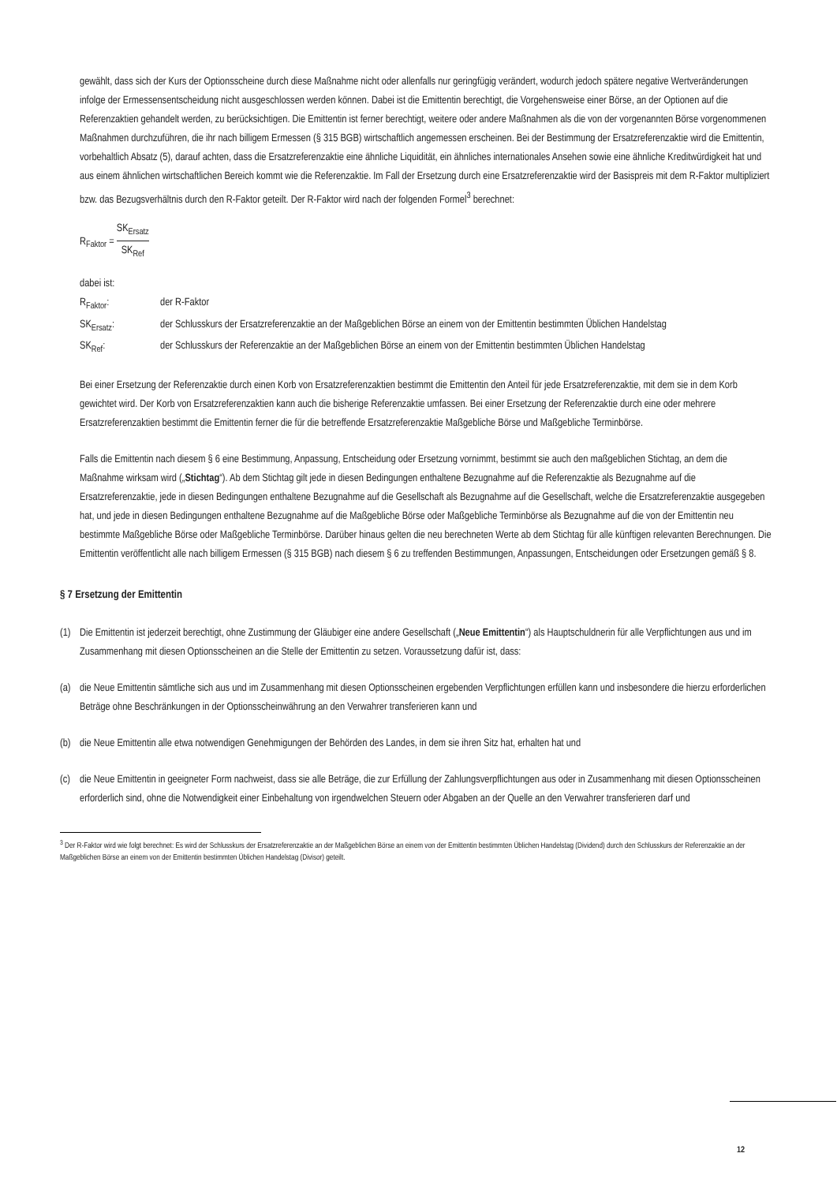gewählt, dass sich der Kurs der Optionsscheine durch diese Maßnahme nicht oder allenfalls nur geringfügig verändert, wodurch jedoch spätere negative Wertveränderungen infolge der Ermessensentscheidung nicht ausgeschlossen werden können. Dabei ist die Emittentin berechtigt, die Vorgehensweise einer Börse, an der Optionen auf die Referenzaktien gehandelt werden, zu berücksichtigen. Die Emittentin ist ferner berechtigt, weitere oder andere Maßnahmen als die von der vorgenannten Börse vorgenommenen Maßnahmen durchzuführen, die ihr nach billigem Ermessen (§ 315 BGB) wirtschaftlich angemessen erscheinen. Bei der Bestimmung der Ersatzreferenzaktie wird die Emittentin, vorbehaltlich Absatz (5), darauf achten, dass die Ersatzreferenzaktie eine ähnliche Liquidität, ein ähnliches internationales Ansehen sowie eine ähnliche Kreditwürdigkeit hat und aus einem ähnlichen wirtschaftlichen Bereich kommt wie die Referenzaktie. Im Fall der Ersetzung durch eine Ersatzreferenzaktie wird der Basispreis mit dem R-Faktor multipliziert bzw. das Bezugsverhältnis durch den R-Faktor geteilt. Der R-Faktor wird nach der folgenden Formel<sup>3</sup> berechnet:
R<sub>Faktor</sub> = SK<sub>Ersatz</sub> SK<sub>Ref</sub>
dabei ist:
R<sub>Faktor</sub>: der R-Faktor
SK<sub>Ersatz</sub>: der Schlusskurs der Ersatzreferenzaktie an der Maßgeblichen Börse an einem von der Emittentin bestimmten Üblichen Handelstag
SK<sub>Ref</sub>: der Schlusskurs der Referenzaktie an der Maßgeblichen Börse an einem von der Emittentin bestimmten Üblichen Handelstag
Bei einer Ersetzung der Referenzaktie durch einen Korb von Ersatzreferenzaktien bestimmt die Emittentin den Anteil für jede Ersatzreferenzaktie, mit dem sie in dem Korb gewichtet wird. Der Korb von Ersatzreferenzaktien kann auch die bisherige Referenzaktie umfassen. Bei einer Ersetzung der Referenzaktie durch eine oder mehrere Ersatzreferenzaktien bestimmt die Emittentin ferner die für die betreffende Ersatzreferenzaktie Maßgebliche Börse und Maßgebliche Terminbörse.
Falls die Emittentin nach diesem § 6 eine Bestimmung, Anpassung, Entscheidung oder Ersetzung vornimmt, bestimmt sie auch den maßgeblichen Stichtag, an dem die Maßnahme wirksam wird („Stichtag“). Ab dem Stichtag gilt jede in diesen Bedingungen enthaltene Bezugnahme auf die Referenzaktie als Bezugnahme auf die Ersatzreferenzaktie, jede in diesen Bedingungen enthaltene Bezugnahme auf die Gesellschaft als Bezugnahme auf die Gesellschaft, welche die Ersatzreferenzaktie ausgegeben hat, und jede in diesen Bedingungen enthaltene Bezugnahme auf die Maßgebliche Börse oder Maßgebliche Terminbörse als Bezugnahme auf die von der Emittentin neu bestimmte Maßgebliche Börse oder Maßgebliche Terminbörse. Darüber hinaus gelten die neu berechneten Werte ab dem Stichtag für alle künftigen relevanten Berechnungen. Die Emittentin veröffentlicht alle nach billigem Ermessen (§ 315 BGB) nach diesem § 6 zu treffenden Bestimmungen, Anpassungen, Entscheidungen oder Ersetzungen gemäß § 8.
§ 7 Ersetzung der Emittentin
(1) Die Emittentin ist jederzeit berechtigt, ohne Zustimmung der Gläubiger eine andere Gesellschaft („Neue Emittentin“) als Hauptschuldnerin für alle Verpflichtungen aus und im Zusammenhang mit diesen Optionsscheinen an die Stelle der Emittentin zu setzen. Voraussetzung dafür ist, dass:
(a) die Neue Emittentin sämtliche sich aus und im Zusammenhang mit diesen Optionsscheinen ergebenden Verpflichtungen erfüllen kann und insbesondere die hierzu erforderlichen Beträge ohne Beschränkungen in der Optionsscheinwährung an den Verwahrer transferieren kann und
(b) die Neue Emittentin alle etwa notwendigen Genehmigungen der Behörden des Landes, in dem sie ihren Sitz hat, erhalten hat und
(c) die Neue Emittentin in geeigneter Form nachweist, dass sie alle Beträge, die zur Erfüllung der Zahlungsverpflichtungen aus oder in Zusammenhang mit diesen Optionsscheinen erforderlich sind, ohne die Notwendigkeit einer Einbehaltung von irgendwelchen Steuern oder Abgaben an der Quelle an den Verwahrer transferieren darf und
<sup>3</sup> Der R-Faktor wird wie folgt berechnet: Es wird der Schlusskurs der Ersatzreferenzaktie an der Maßgeblichen Börse an einem von der Emittentin bestimmten Üblichen Handelstag (Dividend) durch den Schlusskurs der Referenzaktie an der Maßgeblichen Börse an einem von der Emittentin bestimmten Üblichen Handelstag (Divisor) geteilt.
12